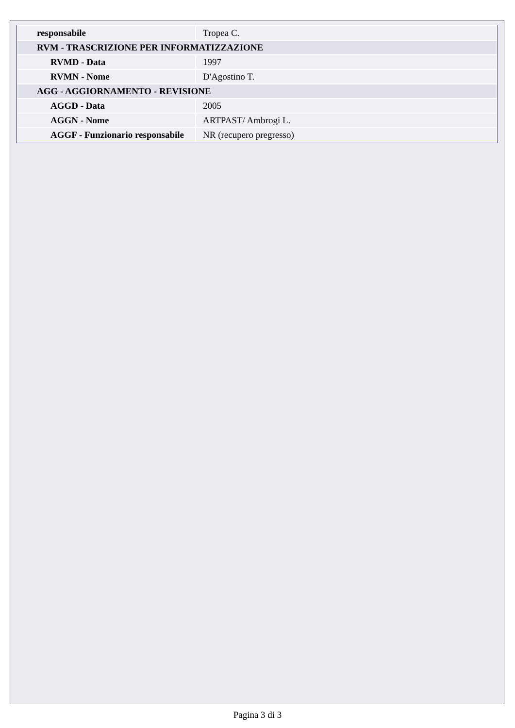| responsabile | Tropea C. |
| RVM - TRASCRIZIONE PER INFORMATIZZAZIONE | |
| RVMD - Data | 1997 |
| RVMN - Nome | D'Agostino T. |
| AGG - AGGIORNAMENTO - REVISIONE | |
| AGGD - Data | 2005 |
| AGGN - Nome | ARTPAST/ Ambrogi L. |
| AGGF - Funzionario responsabile | NR (recupero pregresso) |
Pagina 3 di 3